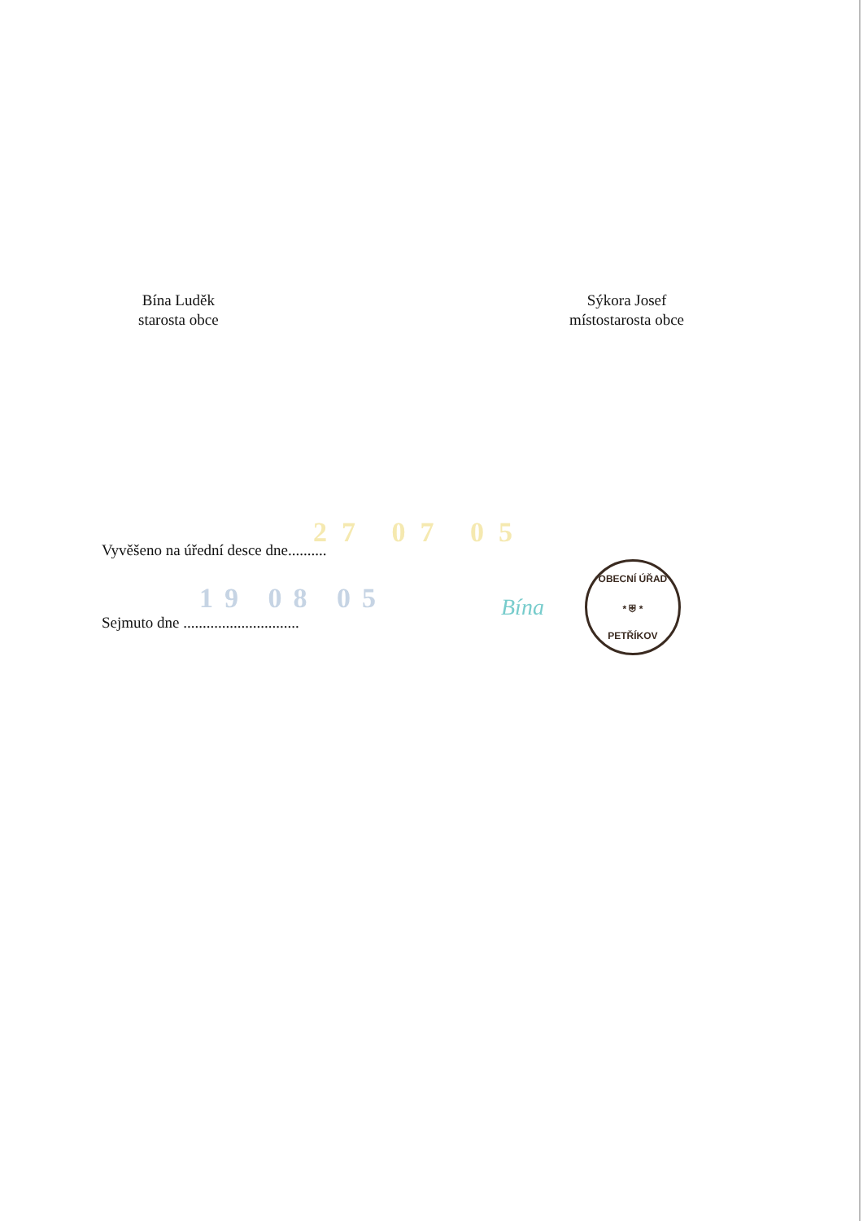Bína Luděk
starosta obce
Sýkora Josef
místostarosta obce
27 07 05
Vyvěšeno na úřední desce dne..........
19 08 05
Sejmuto dne ..............................
Bína
OBECNÍ ÚŘAD
* ⛨ *
PETŘÍKOV